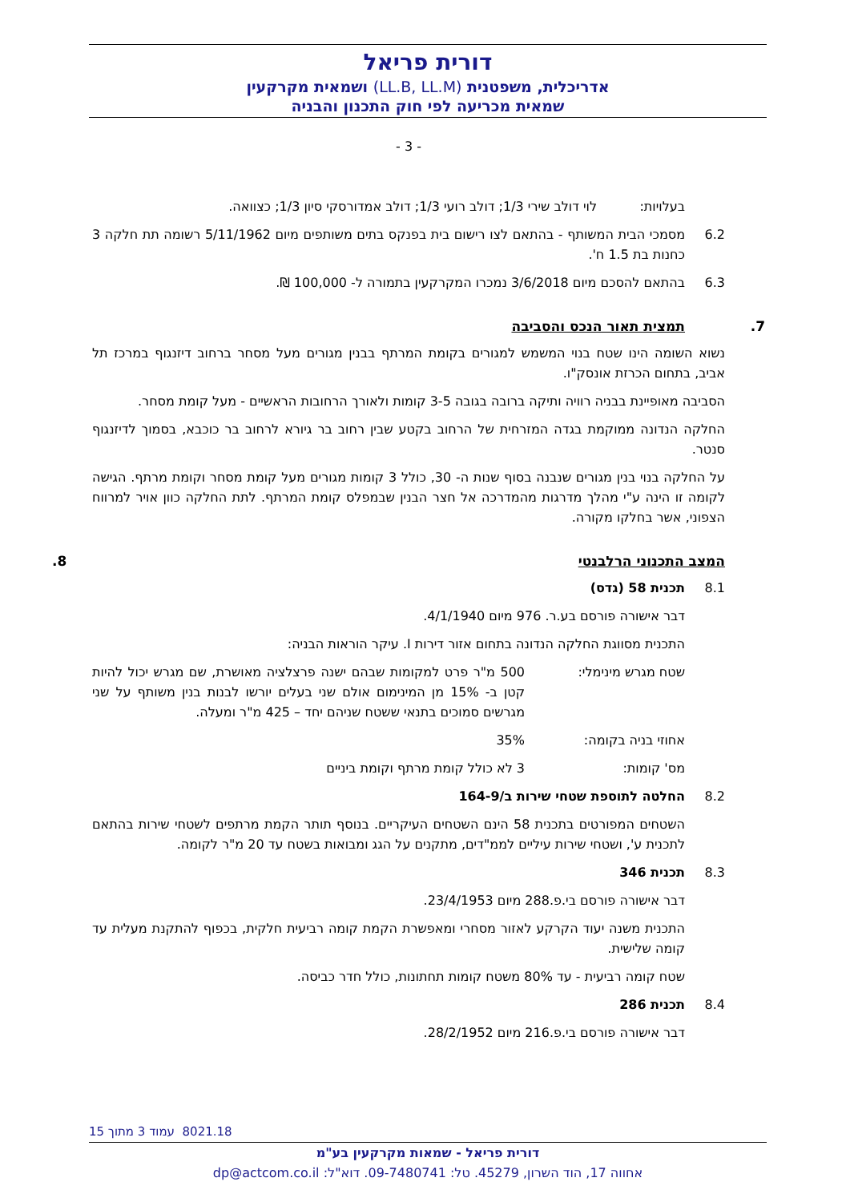דורית פריאל
אדריכלית, משפטנית (LL.B, LL.M) ושמאית מקרקעין
שמאית מכריעה לפי חוק התכנון והבניה
- 3 -
בעלויות: לוי דולב שירי 1/3; דולב רועי 1/3; דולב אמדורסקי סיון 1/3; כצוואה.
6.2 מסמכי הבית המשותף - בהתאם לצו רישום בית בפנקס בתים משותפים מיום 5/11/1962 רשומה תת חלקה 3 כחנות בת 1.5 ח'.
6.3 בהתאם להסכם מיום 3/6/2018 נמכרו המקרקעין בתמורה ל- 100,000 ₪.
7. תמצית תאור הנכס והסביבה
נשוא השומה הינו שטח בנוי המשמש למגורים בקומת המרתף בבנין מגורים מעל מסחר ברחוב דיזנגוף במרכז תל אביב, בתחום הכרזת אונסק"ו.
הסביבה מאופיינת בבניה רוויה ותיקה ברובה בגובה 3-5 קומות ולאורך הרחובות הראשיים - מעל קומת מסחר.
החלקה הנדונה ממוקמת בגדה המזרחית של הרחוב בקטע שבין רחוב בר גיורא לרחוב בר כוכבא, בסמוך לדיזנגוף סנטר.
על החלקה בנוי בנין מגורים שנבנה בסוף שנות ה- 30, כולל 3 קומות מגורים מעל קומת מסחר וקומת מרתף. הגישה לקומה זו הינה ע"י מהלך מדרגות מהמדרכה אל חצר הבנין שבמפלס קומת המרתף. לתת החלקה כוון אויר למרווח הצפוני, אשר בחלקו מקורה.
המצב התכנוני הרלבנטי 8.
8.1 תכנית 58 (גדס)
דבר אישורה פורסם בע.ר. 976 מיום 4/1/1940.
התכנית מסווגת החלקה הנדונה בתחום אזור דירות I. עיקר הוראות הבניה:
שטח מגרש מינימלי: 500 מ"ר פרט למקומות שבהם ישנה פרצלציה מאושרת, שם מגרש יכול להיות קטן ב- 15% מן המינימום אולם שני בעלים יורשו לבנות בנין משותף על שני מגרשים סמוכים בתנאי ששטח שניהם יחד – 425 מ"ר ומעלה.
אחוזי בניה בקומה: 35%
מס' קומות: 3 לא כולל קומת מרתף וקומת ביניים
8.2 החלטה לתוספת שטחי שירות ב/164-9
השטחים המפורטים בתכנית 58 הינם השטחים העיקריים. בנוסף תותר הקמת מרתפים לשטחי שירות בהתאם לתכנית ע', ושטחי שירות עיליים לממ"דים, מתקנים על הגג ומבואות בשטח עד 20 מ"ר לקומה.
8.3 תכנית 346
דבר אישורה פורסם בי.פ.288 מיום 23/4/1953.
התכנית משנה יעוד הקרקע לאזור מסחרי ומאפשרת הקמת קומה רביעית חלקית, בכפוף להתקנת מעלית עד קומה שלישית.
שטח קומה רביעית - עד 80% משטח קומות תחתונות, כולל חדר כביסה.
8.4 תכנית 286
דבר אישורה פורסם בי.פ.216 מיום 28/2/1952.
8021.18 עמוד 3 מתוך 15
דורית פריאל - שמאות מקרקעין בע"מ
אחווה 17, הוד השרון, 45279. טל: 09-7480741. דוא"ל: dp@actcom.co.il